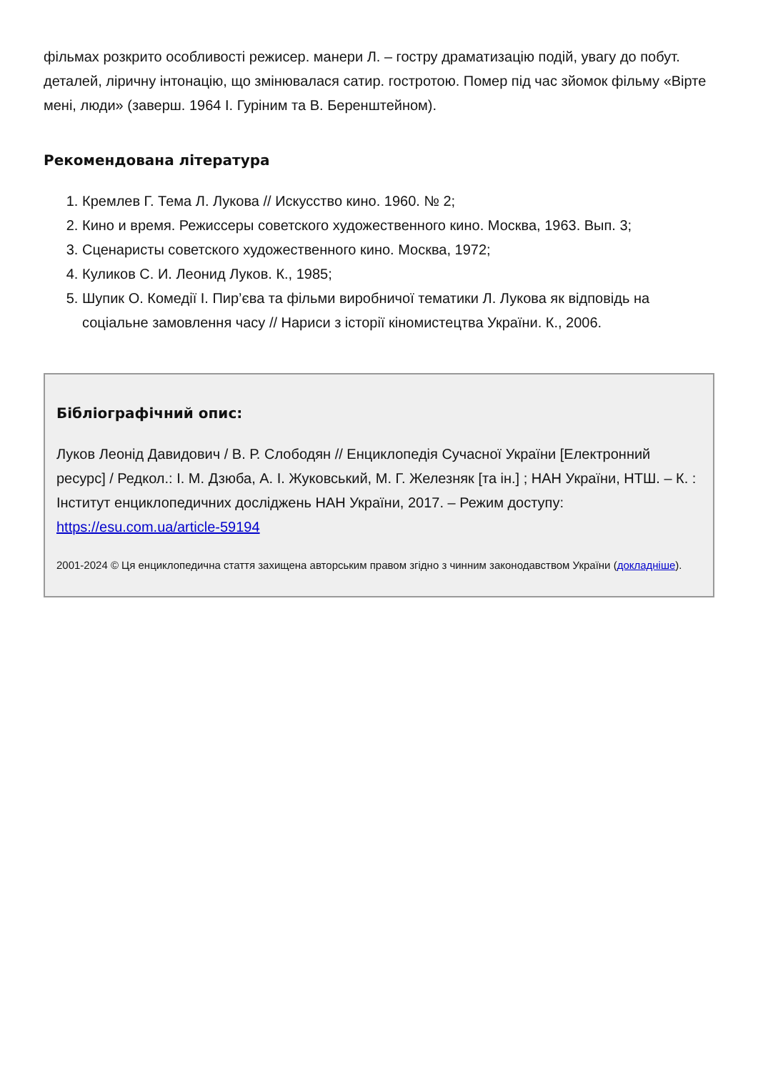фільмах розкрито особливості режисер. манери Л. – гостру драматизацію подій, увагу до побут. деталей, ліричну інтонацію, що змінювалася сатир. гостротою. Помер під час зйомок фільму «Вірте мені, люди» (заверш. 1964 І. Гуріним та В. Беренштейном).
Рекомендована література
1. Кремлев Г. Тема Л. Лукова // Искусство кино. 1960. № 2;
2. Кино и время. Режиссеры советского художественного кино. Москва, 1963. Вып. 3;
3. Сценаристы советского художественного кино. Москва, 1972;
4. Куликов С. И. Леонид Луков. К., 1985;
5. Шупик О. Комедії І. Пир’єва та фільми виробничої тематики Л. Лукова як відповідь на соціальне замовлення часу // Нариси з історії кіномистецтва України. К., 2006.
Бібліографічний опис:
Луков Леонід Давидович / В. Р. Слободян // Енциклопедія Сучасної України [Електронний ресурс] / Редкол.: І. М. Дзюба, А. І. Жуковський, М. Г. Железняк [та ін.] ; НАН України, НТШ. – К. : Інститут енциклопедичних досліджень НАН України, 2017. – Режим доступу: https://esu.com.ua/article-59194
2001-2024 © Ця енциклопедична стаття захищена авторським правом згідно з чинним законодавством України (докладніше).